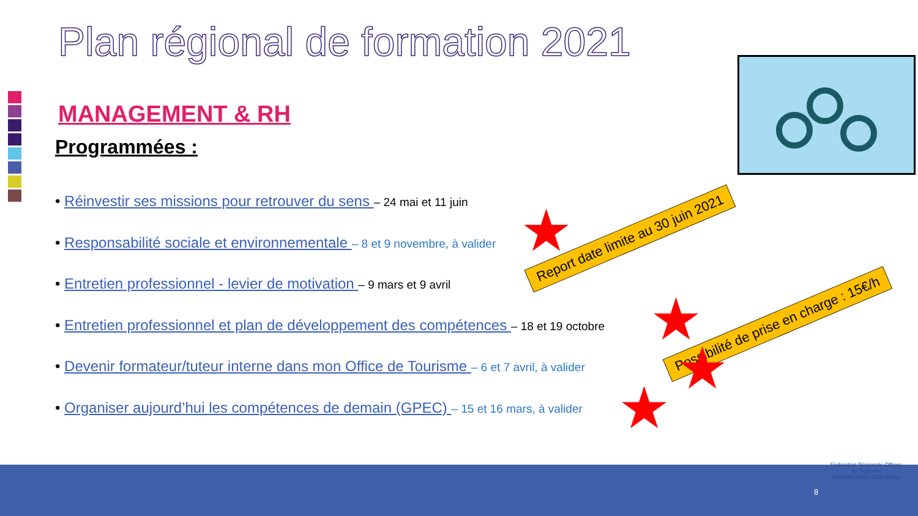Plan régional de formation 2021
MANAGEMENT & RH
Programmées :
• Réinvestir ses missions pour retrouver du sens – 24 mai et 11 juin
• Responsabilité sociale et environnementale – 8 et 9 novembre, à valider
• Entretien professionnel - levier de motivation – 9 mars et 9 avril
• Entretien professionnel et plan de développement des compétences – 18 et 19 octobre
• Devenir formateur/tuteur interne dans mon Office de Tourisme – 6 et 7 avril, à valider
• Organiser aujourd’hui les compétences de demain (GPEC) – 15 et 16 mars, à valider
Report date limite au 30 juin 2021
Possibilité de prise en charge : 15€/h
★
★
★
★
8
Fédération Régionale Offices de Tourisme
Provence Alpes Côte d’Azur